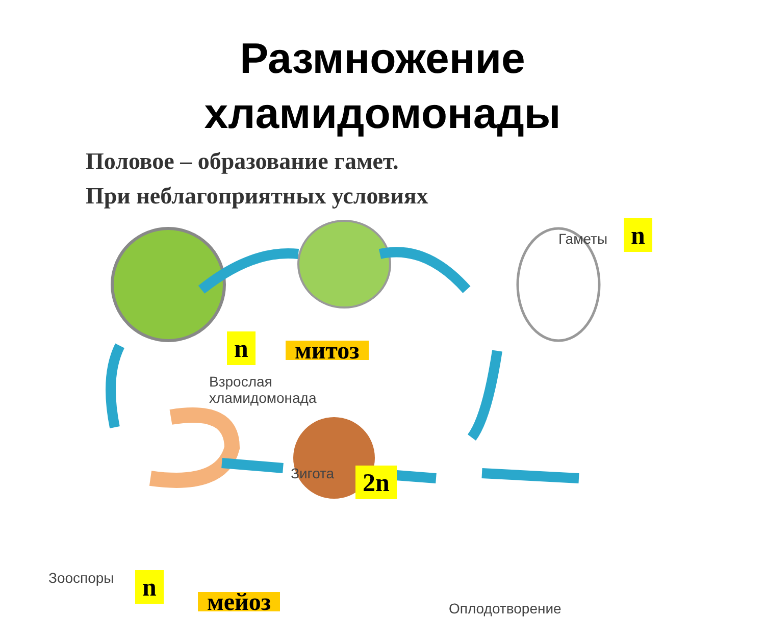Размножение
хламидомонады
Половое – образование гамет.
При неблагоприятных условиях
Гаметы n
n митоз
Взрослая
хламидомонада
Зигота 2n
Зооспоры n
мейоз Оплодотворение